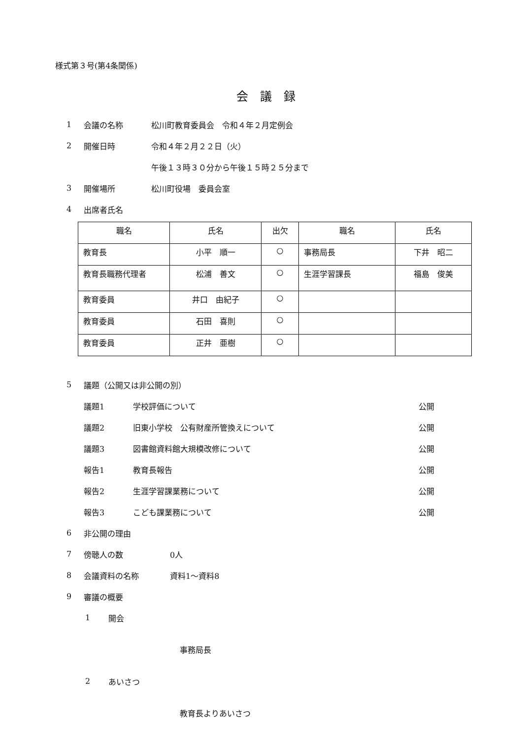様式第３号(第4条関係)
会　議　録
1 会議の名称 松川町教育委員会　令和４年２月定例会
2 開催日時 令和４年２月２２日（火）
午後１３時３０分から午後１５時２５分まで
3 開催場所 松川町役場　委員会室
4 出席者氏名
| 職名 | 氏名 | 出欠 | 職名 | 氏名 |
| --- | --- | --- | --- | --- |
| 教育長 | 小平 順一 | ○ | 事務局長 | 下井 昭二 |
| 教育長職務代理者 | 松浦 善文 | ○ | 生涯学習課長 | 福島 俊美 |
| 教育委員 | 井口 由紀子 | ○ | | |
| 教育委員 | 石田 喜則 | ○ | | |
| 教育委員 | 正井 亜樹 | ○ | | |
5 議題（公開又は非公開の別）
議題1 学校評価について 公開
議題2 旧東小学校　公有財産所管換えについて 公開
議題3 図書館資料館大規模改修について 公開
報告1 教育長報告 公開
報告2 生涯学習課業務について 公開
報告3 こども課業務について 公開
6 非公開の理由
7 傍聴人の数 0人
8 会議資料の名称 資料1～資料8
9 審議の概要
1 開会
事務局長
2 あいさつ
教育長よりあいさつ